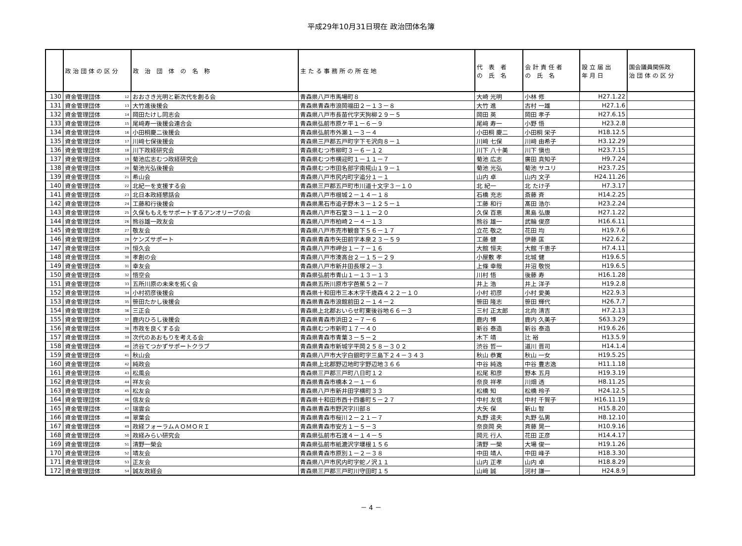平成29年10月31日現在 政治団体名簿
| | 政 治 団 体 の 区 分 | 政 治 団 体 の 名 称 | 主 た る 事 務 所 の 所 在 地 | 代 表 者 の 氏 名 | 会 計 責 任 者 の 氏 名 | 設 立 届 出 年 月 日 | 国会議員関係政 治 団 体 の 区 分 |
| --- | --- | --- | --- | --- | --- | --- | --- |
| 130 | 資金管理団体 12 | おおさき光明と新次代を創る会 | 青森県八戸市馬場町８ | 大崎 光明 | 小林 修 | H27.1.22 | |
| 131 | 資金管理団体 13 | 大竹進後援会 | 青森県青森市浪岡福田２－１３－８ | 大竹 進 | 古村 一雄 | H27.1.6 | |
| 132 | 資金管理団体 14 | 岡田たけし同志会 | 青森県八戸市長苗代字天狗柳２９－５ | 岡田 英 | 岡田 孝子 | H27.6.15 | |
| 133 | 資金管理団体 15 | 尾﨑寿一後援会連合会 | 青森県弘前市原ケ平１－６－９ | 尾﨑 寿一 | 小野 悟 | H23.2.8 | |
| 134 | 資金管理団体 16 | 小田桐慶二後援会 | 青森県弘前市外瀬１－３－４ | 小田桐 慶二 | 小田桐 栄子 | H18.12.5 | |
| 135 | 資金管理団体 17 | 川﨑七保後援会 | 青森県三戸郡五戸町字下モ沢向８－１ | 川﨑 七保 | 川﨑 由希子 | H3.12.29 | |
| 136 | 資金管理団体 18 | 川下政経研究会 | 青森県むつ市柳町３－６－１２ | 川下 八十美 | 川下 愼也 | H23.7.15 | |
| 137 | 資金管理団体 19 | 菊池広志むつ政経研究会 | 青森県むつ市横迎町１－１１－７ | 菊池 広志 | 廣田 真知子 | H9.7.24 | |
| 138 | 資金管理団体 20 | 菊池光弘後援会 | 青森県むつ市田名部字南椛山１９－１ | 菊池 光弘 | 菊池 サユリ | H23.7.25 | |
| 139 | 資金管理団体 21 | 希山会 | 青森県八戸市尻内町字追分１－１ | 山内 卓 | 山内 文子 | H24.11.26 | |
| 140 | 資金管理団体 22 | 北紀一を支援する会 | 青森県三戸郡五戸町市川道十文字３－１０ | 北 紀一 | 北 たけ子 | H7.3.17 | |
| 141 | 資金管理団体 23 | 北日本政経懇話会 | 青森県八戸市根城２－１４－１８ | 石橋 充志 | 斎藤 斉 | H14.2.25 | |
| 142 | 資金管理団体 24 | 工藤和行後援会 | 青森県黒石市追子野木３－１２５－１ | 工藤 和行 | 髙田 浩尓 | H23.2.24 | |
| 143 | 資金管理団体 25 | 久保ももえをサポートするアンオリーブの会 | 青森県八戸市石堂３－１１－２０ | 久保 百恵 | 黒島 弘康 | H27.1.22 | |
| 144 | 資金管理団体 26 | 熊谷雄一政友会 | 青森県八戸市柏崎２－４－１３ | 熊谷 雄一 | 武輪 俊彦 | H16.6.11 | |
| 145 | 資金管理団体 27 | 敬友会 | 青森県八戸市売市観音下５６－１７ | 立花 敬之 | 花田 均 | H19.7.6 | |
| 146 | 資金管理団体 28 | ケンズサポート | 青森県青森市矢田前字本泉２３－５９ | 工藤 健 | 伊藤 匡 | H22.6.2 | |
| 147 | 資金管理団体 29 | 恒久会 | 青森県八戸市岬台１－７－１６ | 大館 恒夫 | 大館 千恵子 | H7.4.11 | |
| 148 | 資金管理団体 30 | 孝創の会 | 青森県八戸市湊高台２－１５－２９ | 小屋敷 孝 | 北城 健 | H19.6.5 | |
| 149 | 資金管理団体 31 | 幸友会 | 青森県八戸市新井田長塚２－３ | 上條 幸哉 | 井沼 敬悦 | H19.6.5 | |
| 150 | 資金管理団体 32 | 悟空会 | 青森県弘前市青山１－１３－１３ | 川村 悟 | 後藤 寿 | H16.1.28 | |
| 151 | 資金管理団体 33 | 五所川原の未来を拓く会 | 青森県五所川原市字芭蕉５２－７ | 井上 浩 | 井上 洋子 | H19.2.8 | |
| 152 | 資金管理団体 34 | 小村初彦後援会 | 青森県十和田市三本木字千歳森４２２－１０ | 小村 初彦 | 小村 愛美 | H22.9.3 | |
| 153 | 資金管理団体 35 | 笹田たかし後援会 | 青森県青森市浪館前田２－１４－２ | 笹田 隆志 | 笹田 輝代 | H26.7.7 | |
| 154 | 資金管理団体 36 | 三正会 | 青森県上北郡おいらせ町東後谷地６６－３ | 三村 正太郎 | 北向 清吉 | H7.2.13 | |
| 155 | 資金管理団体 37 | 鹿内ひろし後援会 | 青森県青森市浜田２－７－６ | 鹿内 博 | 鹿内 久美子 | S63.3.29 | |
| 156 | 資金管理団体 38 | 市政を良くする会 | 青森県むつ市新町１７－４０ | 新谷 泰造 | 新谷 泰造 | H19.6.26 | |
| 157 | 資金管理団体 39 | 次代のあおもりを考える会 | 青森県青森市青葉３－５－２ | 木下 靖 | 辻 裕 | H13.5.9 | |
| 158 | 資金管理団体 40 | 渋谷てつかずサポートクラブ | 青森県青森市新城字平岡２５８－３０２ | 渋谷 哲一 | 道川 晋司 | H14.1.4 | |
| 159 | 資金管理団体 41 | 秋山会 | 青森県八戸市大字白銀町字三島下２４－３４３ | 秋山 恭寛 | 秋山 一女 | H19.5.25 | |
| 160 | 資金管理団体 42 | 純政会 | 青森県上北郡野辺地町字野辺地３６６ | 中谷 純逸 | 中谷 豊志逸 | H11.1.18 | |
| 161 | 資金管理団体 43 | 松風会 | 青森県三戸郡三戸町八日町１２ | 松尾 和彦 | 野本 五月 | H19.3.19 | |
| 162 | 資金管理団体 44 | 祥友会 | 青森県青森市橋本２－１－６ | 奈良 祥孝 | 川畑 透 | H8.11.25 | |
| 163 | 資金管理団体 45 | 松友会 | 青森県八戸市新井田字横町３３ | 松橋 知 | 松橋 玲子 | H24.12.5 | |
| 164 | 資金管理団体 46 | 信友会 | 青森県十和田市西十四番町５－２７ | 中村 友信 | 中村 千賀子 | H16.11.19 | |
| 165 | 資金管理団体 47 | 瑞雲会 | 青森県青森市野沢字川部８ | 大矢 保 | 新山 智 | H15.8.20 | |
| 166 | 資金管理団体 48 | 翠葉会 | 青森県青森市桜川２－２１－７ | 丸野 達夫 | 丸野 弘男 | H8.12.10 | |
| 167 | 資金管理団体 49 | 政経フォーラムＡＯＭＯＲＩ | 青森県青森市安方１－５－３ | 奈良岡 央 | 斉藤 晃一 | H10.9.16 | |
| 168 | 資金管理団体 50 | 政経みらい研究会 | 青森県弘前市石渡４－１４－５ | 岡元 行人 | 花田 正彦 | H14.4.17 | |
| 169 | 資金管理団体 51 | 清野一榮会 | 青森県弘前市紙漉沢字堰根１５６ | 清野 一榮 | 大場 俊一 | H19.1.26 | |
| 170 | 資金管理団体 52 | 靖友会 | 青森県青森市原別１－２－３８ | 中田 靖人 | 中田 峰子 | H18.3.30 | |
| 171 | 資金管理団体 53 | 正友会 | 青森県八戸市尻内町字蛇ノ沢１１ | 山内 正孝 | 山内 卓 | H18.8.29 | |
| 172 | 資金管理団体 54 | 誠友政経会 | 青森県三戸郡三戸町川守田町１５ | 山﨑 誠 | 河村 謙一 | H24.8.9 | |
－ 4 －